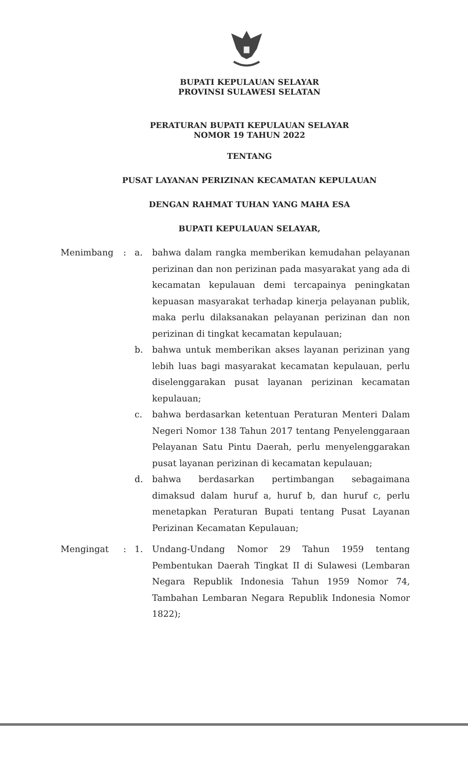BUPATI KEPULAUAN SELAYAR
PROVINSI SULAWESI SELATAN
PERATURAN BUPATI KEPULAUAN SELAYAR
NOMOR 19 TAHUN 2022
TENTANG
PUSAT LAYANAN PERIZINAN KECAMATAN KEPULAUAN
DENGAN RAHMAT TUHAN YANG MAHA ESA
BUPATI KEPULAUAN SELAYAR,
| Menimbang | : | a. | bahwa dalam rangka memberikan kemudahan pelayanan perizinan dan non perizinan pada masyarakat yang ada di kecamatan kepulauan demi tercapainya peningkatan kepuasan masyarakat terhadap kinerja pelayanan publik, maka perlu dilaksanakan pelayanan perizinan dan non perizinan di tingkat kecamatan kepulauan; |
| | | b. | bahwa untuk memberikan akses layanan perizinan yang lebih luas bagi masyarakat kecamatan kepulauan, perlu diselenggarakan pusat layanan perizinan kecamatan kepulauan; |
| | | c. | bahwa berdasarkan ketentuan Peraturan Menteri Dalam Negeri Nomor 138 Tahun 2017 tentang Penyelenggaraan Pelayanan Satu Pintu Daerah, perlu menyelenggarakan pusat layanan perizinan di kecamatan kepulauan; |
| | | d. | bahwa berdasarkan pertimbangan sebagaimana dimaksud dalam huruf a, huruf b, dan huruf c, perlu menetapkan Peraturan Bupati tentang Pusat Layanan Perizinan Kecamatan Kepulauan; |
| Mengingat | : | 1. | Undang-Undang Nomor 29 Tahun 1959 tentang Pembentukan Daerah Tingkat II di Sulawesi (Lembaran Negara Republik Indonesia Tahun 1959 Nomor 74, Tambahan Lembaran Negara Republik Indonesia Nomor 1822); |